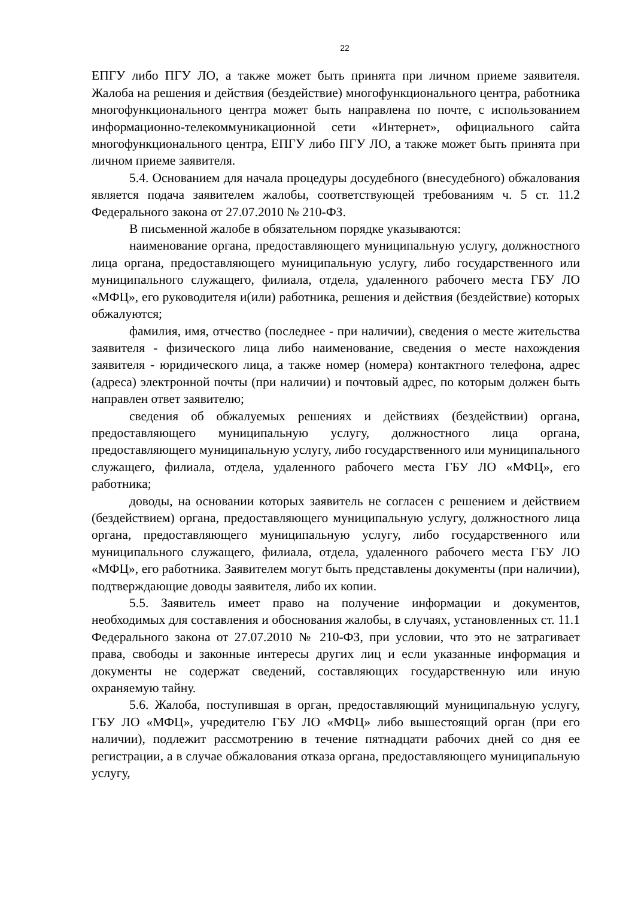22
ЕПГУ либо ПГУ ЛО, а также может быть принята при личном приеме заявителя. Жалоба на решения и действия (бездействие) многофункционального центра, работника многофункционального центра может быть направлена по почте, с использованием информационно-телекоммуникационной сети «Интернет», официального сайта многофункционального центра, ЕПГУ либо ПГУ ЛО, а также может быть принята при личном приеме заявителя.
5.4. Основанием для начала процедуры досудебного (внесудебного) обжалования является подача заявителем жалобы, соответствующей требованиям ч. 5 ст. 11.2 Федерального закона от 27.07.2010 № 210-ФЗ.
В письменной жалобе в обязательном порядке указываются:
наименование органа, предоставляющего муниципальную услугу, должностного лица органа, предоставляющего муниципальную услугу, либо государственного или муниципального служащего, филиала, отдела, удаленного рабочего места ГБУ ЛО «МФЦ», его руководителя и(или) работника, решения и действия (бездействие) которых обжалуются;
фамилия, имя, отчество (последнее - при наличии), сведения о месте жительства заявителя - физического лица либо наименование, сведения о месте нахождения заявителя - юридического лица, а также номер (номера) контактного телефона, адрес (адреса) электронной почты (при наличии) и почтовый адрес, по которым должен быть направлен ответ заявителю;
сведения об обжалуемых решениях и действиях (бездействии) органа, предоставляющего муниципальную услугу, должностного лица органа, предоставляющего муниципальную услугу, либо государственного или муниципального служащего, филиала, отдела, удаленного рабочего места ГБУ ЛО «МФЦ», его работника;
доводы, на основании которых заявитель не согласен с решением и действием (бездействием) органа, предоставляющего муниципальную услугу, должностного лица органа, предоставляющего муниципальную услугу, либо государственного или муниципального служащего, филиала, отдела, удаленного рабочего места ГБУ ЛО «МФЦ», его работника. Заявителем могут быть представлены документы (при наличии), подтверждающие доводы заявителя, либо их копии.
5.5. Заявитель имеет право на получение информации и документов, необходимых для составления и обоснования жалобы, в случаях, установленных ст. 11.1 Федерального закона от 27.07.2010 № 210-ФЗ, при условии, что это не затрагивает права, свободы и законные интересы других лиц и если указанные информация и документы не содержат сведений, составляющих государственную или иную охраняемую тайну.
5.6. Жалоба, поступившая в орган, предоставляющий муниципальную услугу, ГБУ ЛО «МФЦ», учредителю ГБУ ЛО «МФЦ» либо вышестоящий орган (при его наличии), подлежит рассмотрению в течение пятнадцати рабочих дней со дня ее регистрации, а в случае обжалования отказа органа, предоставляющего муниципальную услугу,